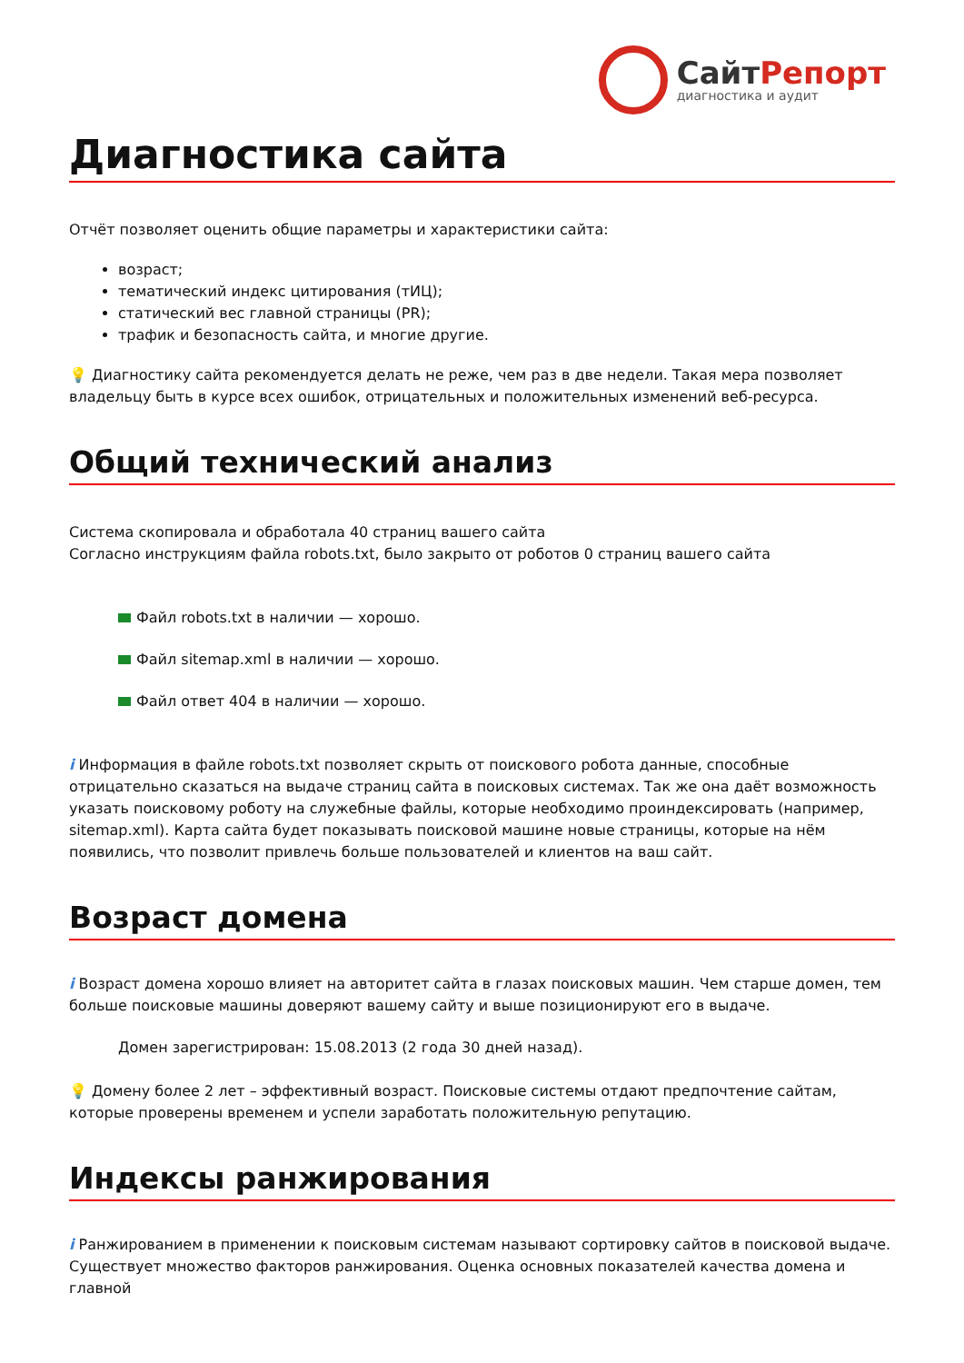СайтРепорт
диагностика и аудит
Диагностика сайта
Отчёт позволяет оценить общие параметры и характеристики сайта:
возраст;
тематический индекс цитирования (тИЦ);
статический вес главной страницы (PR);
трафик и безопасность сайта, и многие другие.
💡 Диагностику сайта рекомендуется делать не реже, чем раз в две недели. Такая мера позволяет владельцу быть в курсе всех ошибок, отрицательных и положительных изменений веб-ресурса.
Общий технический анализ
Система скопировала и обработала 40 страниц вашего сайта
Согласно инструкциям файла robots.txt, было закрыто от роботов 0 страниц вашего сайта
Файл robots.txt в наличии — хорошо.
Файл sitemap.xml в наличии — хорошо.
Файл ответ 404 в наличии — хорошо.
i Информация в файле robots.txt позволяет скрыть от поискового робота данные, способные отрицательно сказаться на выдаче страниц сайта в поисковых системах. Так же она даёт возможность указать поисковому роботу на служебные файлы, которые необходимо проиндексировать (например, sitemap.xml). Карта сайта будет показывать поисковой машине новые страницы, которые на нём появились, что позволит привлечь больше пользователей и клиентов на ваш сайт.
Возраст домена
i Возраст домена хорошо влияет на авторитет сайта в глазах поисковых машин. Чем старше домен, тем больше поисковые машины доверяют вашему сайту и выше позиционируют его в выдаче.
Домен зарегистрирован: 15.08.2013 (2 года 30 дней назад).
💡 Домену более 2 лет – эффективный возраст. Поисковые системы отдают предпочтение сайтам, которые проверены временем и успели заработать положительную репутацию.
Индексы ранжирования
i Ранжированием в применении к поисковым системам называют сортировку сайтов в поисковой выдаче. Существует множество факторов ранжирования. Оценка основных показателей качества домена и главной